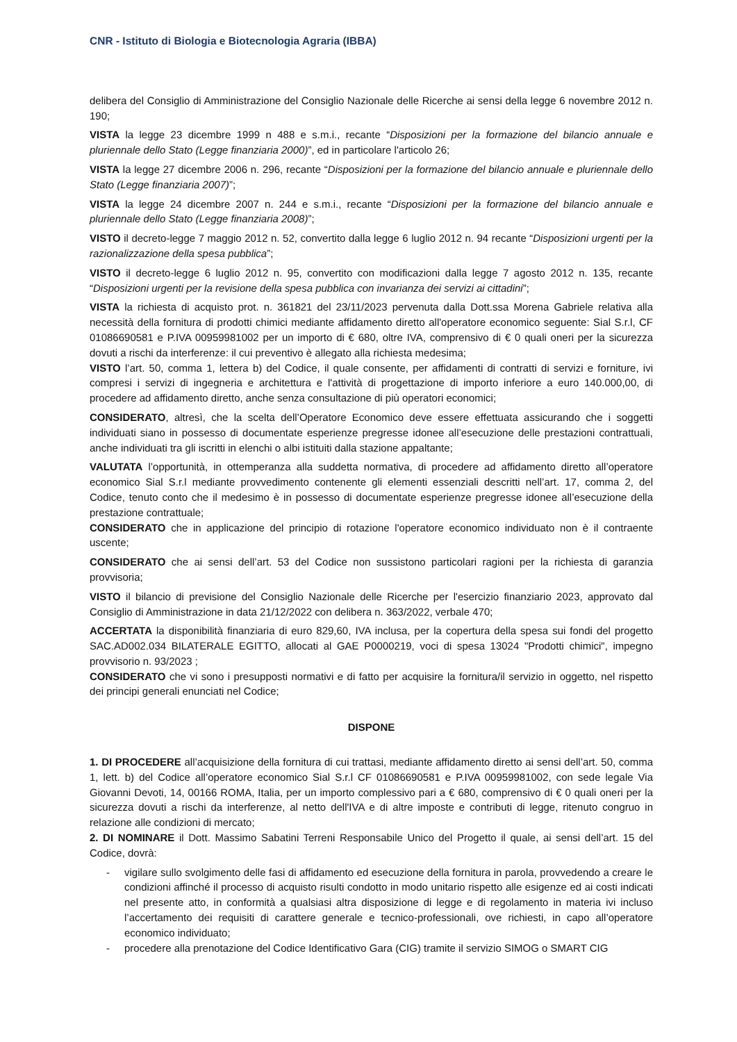CNR - Istituto di Biologia e Biotecnologia Agraria (IBBA)
delibera del Consiglio di Amministrazione del Consiglio Nazionale delle Ricerche ai sensi della legge 6 novembre 2012 n. 190;
VISTA la legge 23 dicembre 1999 n 488 e s.m.i., recante “Disposizioni per la formazione del bilancio annuale e pluriennale dello Stato (Legge finanziaria 2000)”, ed in particolare l'articolo 26;
VISTA la legge 27 dicembre 2006 n. 296, recante “Disposizioni per la formazione del bilancio annuale e pluriennale dello Stato (Legge finanziaria 2007)”;
VISTA la legge 24 dicembre 2007 n. 244 e s.m.i., recante “Disposizioni per la formazione del bilancio annuale e pluriennale dello Stato (Legge finanziaria 2008)”;
VISTO il decreto-legge 7 maggio 2012 n. 52, convertito dalla legge 6 luglio 2012 n. 94 recante “Disposizioni urgenti per la razionalizzazione della spesa pubblica”;
VISTO il decreto-legge 6 luglio 2012 n. 95, convertito con modificazioni dalla legge 7 agosto 2012 n. 135, recante “Disposizioni urgenti per la revisione della spesa pubblica con invarianza dei servizi ai cittadini”;
VISTA la richiesta di acquisto prot. n. 361821 del 23/11/2023 pervenuta dalla Dott.ssa Morena Gabriele relativa alla necessità della fornitura di prodotti chimici mediante affidamento diretto all'operatore economico seguente: Sial S.r.l, CF 01086690581 e P.IVA 00959981002 per un importo di € 680, oltre IVA, comprensivo di € 0 quali oneri per la sicurezza dovuti a rischi da interferenze: il cui preventivo è allegato alla richiesta medesima;
VISTO l’art. 50, comma 1, lettera b) del Codice, il quale consente, per affidamenti di contratti di servizi e forniture, ivi compresi i servizi di ingegneria e architettura e l'attività di progettazione di importo inferiore a euro 140.000,00, di procedere ad affidamento diretto, anche senza consultazione di più operatori economici;
CONSIDERATO, altresì, che la scelta dell’Operatore Economico deve essere effettuata assicurando che i soggetti individuati siano in possesso di documentate esperienze pregresse idonee all’esecuzione delle prestazioni contrattuali, anche individuati tra gli iscritti in elenchi o albi istituiti dalla stazione appaltante;
VALUTATA l’opportunità, in ottemperanza alla suddetta normativa, di procedere ad affidamento diretto all’operatore economico Sial S.r.l mediante provvedimento contenente gli elementi essenziali descritti nell’art. 17, comma 2, del Codice, tenuto conto che il medesimo è in possesso di documentate esperienze pregresse idonee all’esecuzione della prestazione contrattuale;
CONSIDERATO che in applicazione del principio di rotazione l'operatore economico individuato non è il contraente uscente;
CONSIDERATO che ai sensi dell’art. 53 del Codice non sussistono particolari ragioni per la richiesta di garanzia provvisoria;
VISTO il bilancio di previsione del Consiglio Nazionale delle Ricerche per l'esercizio finanziario 2023, approvato dal Consiglio di Amministrazione in data 21/12/2022 con delibera n. 363/2022, verbale 470;
ACCERTATA la disponibilità finanziaria di euro 829,60, IVA inclusa, per la copertura della spesa sui fondi del progetto SAC.AD002.034 BILATERALE EGITTO, allocati al GAE P0000219, voci di spesa 13024 "Prodotti chimici", impegno provvisorio n. 93/2023 ;
CONSIDERATO che vi sono i presupposti normativi e di fatto per acquisire la fornitura/il servizio in oggetto, nel rispetto dei principi generali enunciati nel Codice;
DISPONE
1. DI PROCEDERE all’acquisizione della fornitura di cui trattasi, mediante affidamento diretto ai sensi dell’art. 50, comma 1, lett. b) del Codice all’operatore economico Sial S.r.l CF 01086690581 e P.IVA 00959981002, con sede legale Via Giovanni Devoti, 14, 00166 ROMA, Italia, per un importo complessivo pari a € 680, comprensivo di € 0 quali oneri per la sicurezza dovuti a rischi da interferenze, al netto dell'IVA e di altre imposte e contributi di legge, ritenuto congruo in relazione alle condizioni di mercato;
2. DI NOMINARE il Dott. Massimo Sabatini Terreni Responsabile Unico del Progetto il quale, ai sensi dell’art. 15 del Codice, dovrà:
- vigilare sullo svolgimento delle fasi di affidamento ed esecuzione della fornitura in parola, provvedendo a creare le condizioni affinché il processo di acquisto risulti condotto in modo unitario rispetto alle esigenze ed ai costi indicati nel presente atto, in conformità a qualsiasi altra disposizione di legge e di regolamento in materia ivi incluso l’accertamento dei requisiti di carattere generale e tecnico-professionali, ove richiesti, in capo all’operatore economico individuato;
- procedere alla prenotazione del Codice Identificativo Gara (CIG) tramite il servizio SIMOG o SMART CIG